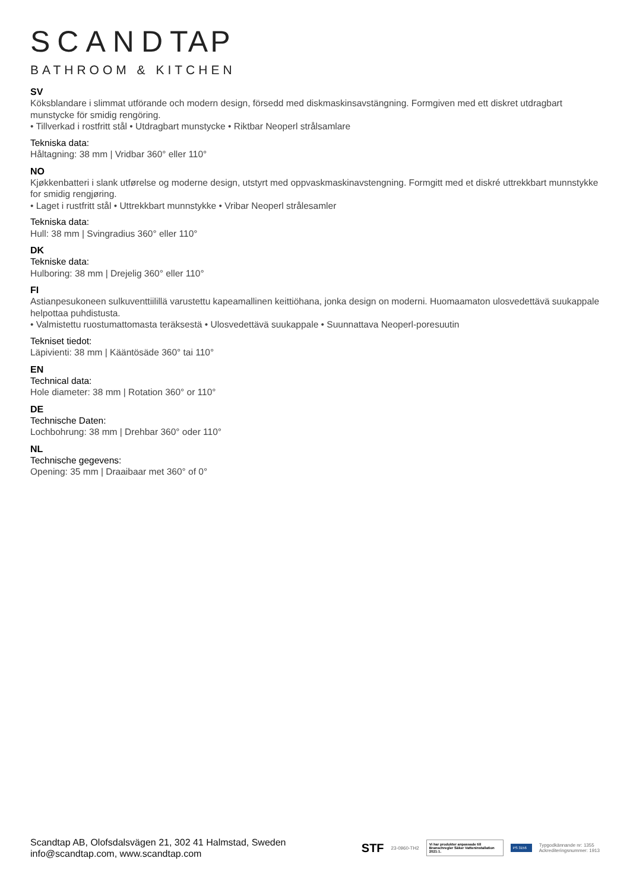SCANDTAP
BATHROOM & KITCHEN
SV
Köksblandare i slimmat utförande och modern design, försedd med diskmaskinsavstängning. Formgiven med ett diskret utdragbart munstycke för smidig rengöring.
• Tillverkad i rostfritt stål • Utdragbart munstycke • Riktbar Neoperl strålsamlare
Tekniska data:
Håltagning: 38 mm | Vridbar 360° eller 110°
NO
Kjøkkenbatteri i slank utførelse og moderne design, utstyrt med oppvaskmaskinavstengning. Formgitt med et diskré uttrekkbart munnstykke for smidig rengjøring.
• Laget i rustfritt stål • Uttrekkbart munnstykke • Vribar Neoperl strålesamler
Tekniska data:
Hull: 38 mm | Svingradius 360° eller 110°
DK
Tekniske data:
Hulboring: 38 mm | Drejelig 360° eller 110°
FI
Astianpesukoneen sulkuventtiilillä varustettu kapeamallinen keittiöhana, jonka design on moderni. Huomaamaton ulosvedettävä suukappale helpottaa puhdistusta.
• Valmistettu ruostumattomasta teräksestä • Ulosvedettävä suukappale • Suunnattava Neoperl-poresuutin
Tekniset tiedot:
Läpivienti: 38 mm | Kääntösäde 360° tai 110°
EN
Technical data:
Hole diameter: 38 mm | Rotation 360° or 110°
DE
Technische Daten:
Lochbohrung: 38 mm | Drehbar 360° oder 110°
NL
Technische gegevens:
Opening: 35 mm | Draaibaar met 360° of 0°
Scandtap AB, Olofsdalsvägen 21, 302 41 Halmstad, Sweden
info@scandtap.com, www.scandtap.com
STF 23-0960-TH2
Vi har produkter anpassade till Branschregler Säker Vatteninstallation 2021:1.
PS 3156
Typgodkännande nr: 1355
Ackrediteringsnummer: 1913